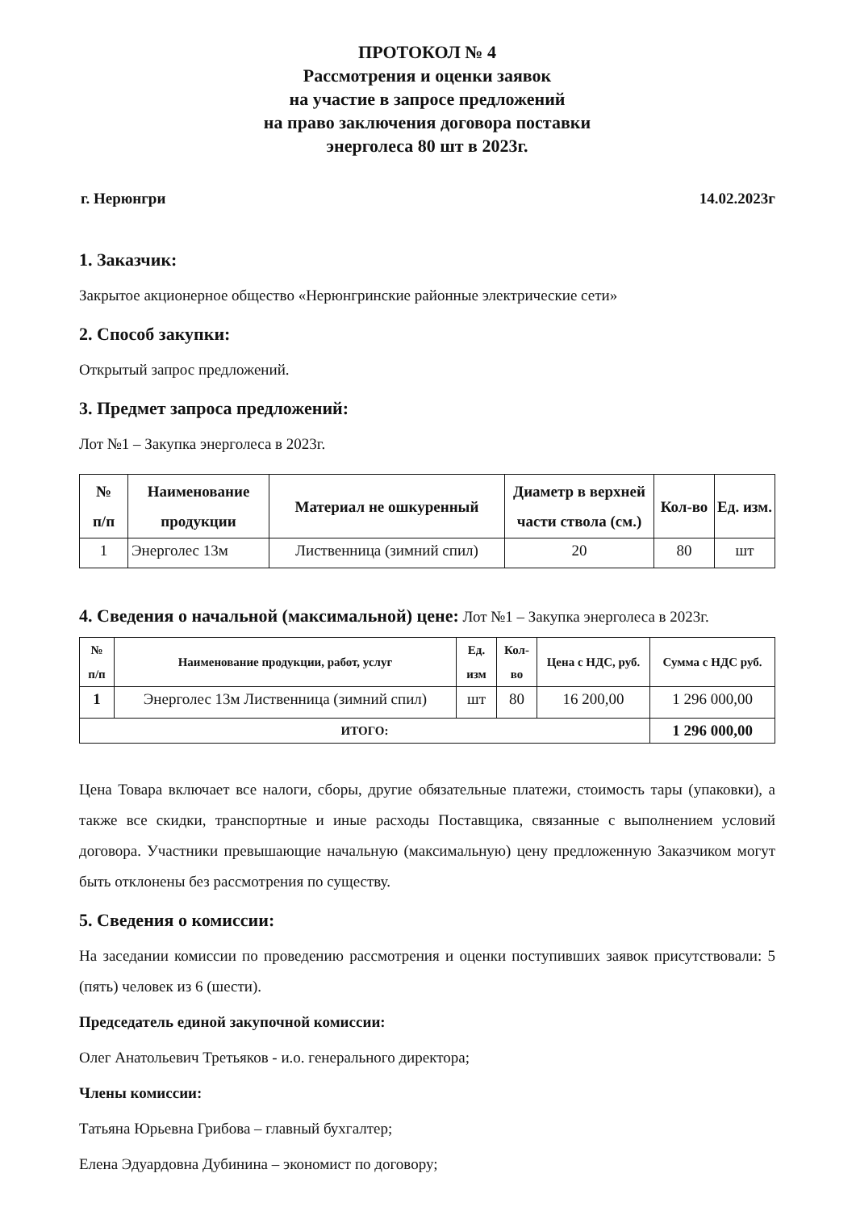ПРОТОКОЛ № 4
Рассмотрения и оценки заявок
на участие в запросе предложений
на право заключения договора поставки
энерголеса 80 шт в 2023г.
г. Нерюнгри 14.02.2023г
1. Заказчик:
Закрытое акционерное общество «Нерюнгринские районные электрические сети»
2. Способ закупки:
Открытый запрос предложений.
3. Предмет запроса предложений:
Лот №1 – Закупка энерголеса в 2023г.
| № п/п | Наименование продукции | Материал не ошкуренный | Диаметр в верхней части ствола (см.) | Кол-во | Ед. изм. |
| --- | --- | --- | --- | --- | --- |
| 1 | Энерголес 13м | Лиственница (зимний спил) | 20 | 80 | шт |
4. Сведения о начальной (максимальной) цене: Лот №1 – Закупка энерголеса в 2023г.
| № п/п | Наименование продукции, работ, услуг | Ед. изм | Кол-во | Цена с НДС, руб. | Сумма с НДС руб. |
| --- | --- | --- | --- | --- | --- |
| 1 | Энерголес 13м Лиственница (зимний спил) | шт | 80 | 16 200,00 | 1 296 000,00 |
| ИТОГО: | | | | | 1 296 000,00 |
Цена Товара включает все налоги, сборы, другие обязательные платежи, стоимость тары (упаковки), а также все скидки, транспортные и иные расходы Поставщика, связанные с выполнением условий договора. Участники превышающие начальную (максимальную) цену предложенную Заказчиком могут быть отклонены без рассмотрения по существу.
5. Сведения о комиссии:
На заседании комиссии по проведению рассмотрения и оценки поступивших заявок присутствовали: 5 (пять) человек из 6 (шести).
Председатель единой закупочной комиссии:
Олег Анатольевич Третьяков - и.о. генерального директора;
Члены комиссии:
Татьяна Юрьевна Грибова – главный бухгалтер;
Елена Эдуардовна Дубинина – экономист по договору;